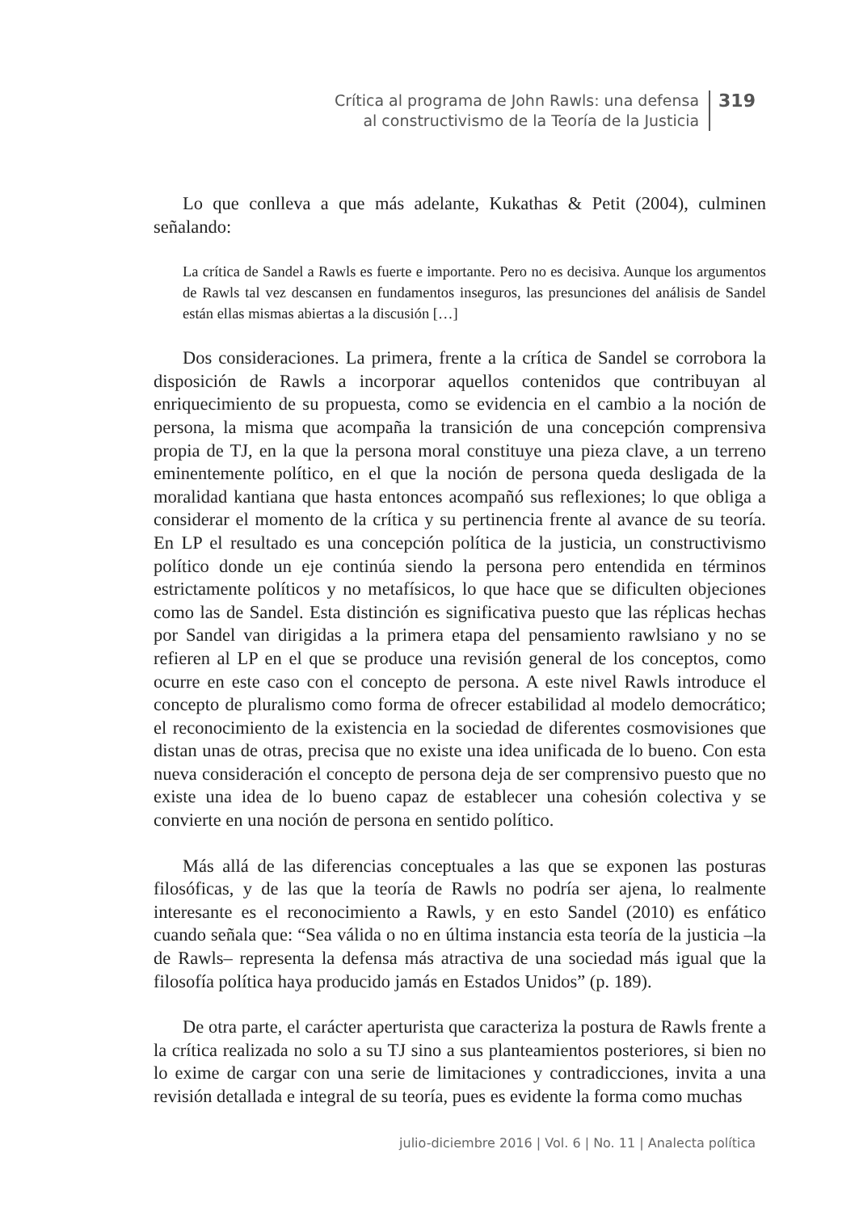Crítica al programa de John Rawls: una defensa
al constructivismo de la Teoría de la Justicia
319
Lo que conlleva a que más adelante, Kukathas & Petit (2004), culminen señalando:
La crítica de Sandel a Rawls es fuerte e importante. Pero no es decisiva. Aunque los argumentos de Rawls tal vez descansen en fundamentos inseguros, las presunciones del análisis de Sandel están ellas mismas abiertas a la discusión […]
Dos consideraciones. La primera, frente a la crítica de Sandel se corrobora la disposición de Rawls a incorporar aquellos contenidos que contribuyan al enriquecimiento de su propuesta, como se evidencia en el cambio a la noción de persona, la misma que acompaña la transición de una concepción comprensiva propia de TJ, en la que la persona moral constituye una pieza clave, a un terreno eminentemente político, en el que la noción de persona queda desligada de la moralidad kantiana que hasta entonces acompañó sus reflexiones; lo que obliga a considerar el momento de la crítica y su pertinencia frente al avance de su teoría. En LP el resultado es una concepción política de la justicia, un constructivismo político donde un eje continúa siendo la persona pero entendida en términos estrictamente políticos y no metafísicos, lo que hace que se dificulten objeciones como las de Sandel. Esta distinción es significativa puesto que las réplicas hechas por Sandel van dirigidas a la primera etapa del pensamiento rawlsiano y no se refieren al LP en el que se produce una revisión general de los conceptos, como ocurre en este caso con el concepto de persona. A este nivel Rawls introduce el concepto de pluralismo como forma de ofrecer estabilidad al modelo democrático; el reconocimiento de la existencia en la sociedad de diferentes cosmovisiones que distan unas de otras, precisa que no existe una idea unificada de lo bueno. Con esta nueva consideración el concepto de persona deja de ser comprensivo puesto que no existe una idea de lo bueno capaz de establecer una cohesión colectiva y se convierte en una noción de persona en sentido político.
Más allá de las diferencias conceptuales a las que se exponen las posturas filosóficas, y de las que la teoría de Rawls no podría ser ajena, lo realmente interesante es el reconocimiento a Rawls, y en esto Sandel (2010) es enfático cuando señala que: “Sea válida o no en última instancia esta teoría de la justicia –la de Rawls– representa la defensa más atractiva de una sociedad más igual que la filosofía política haya producido jamás en Estados Unidos” (p. 189).
De otra parte, el carácter aperturista que caracteriza la postura de Rawls frente a la crítica realizada no solo a su TJ sino a sus planteamientos posteriores, si bien no lo exime de cargar con una serie de limitaciones y contradicciones, invita a una revisión detallada e integral de su teoría, pues es evidente la forma como muchas
julio-diciembre 2016 | Vol. 6 | No. 11 | Analecta política